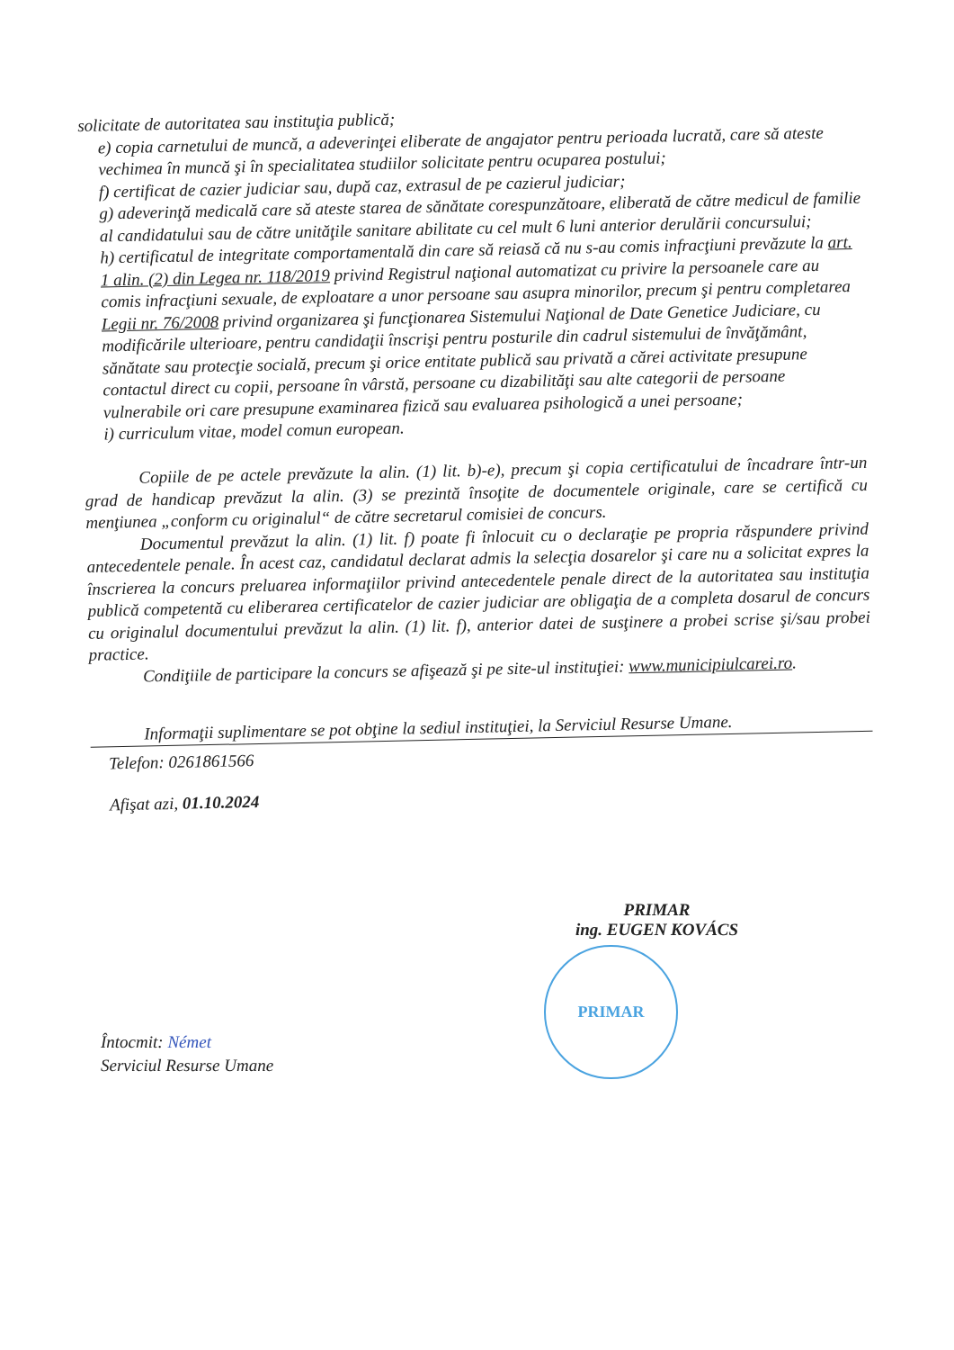solicitate de autoritatea sau instituţia publică;
e) copia carnetului de muncă, a adeverinţei eliberate de angajator pentru perioada lucrată, care să ateste vechimea în muncă şi în specialitatea studiilor solicitate pentru ocuparea postului;
f) certificat de cazier judiciar sau, după caz, extrasul de pe cazierul judiciar;
g) adeverinţă medicală care să ateste starea de sănătate corespunzătoare, eliberată de către medicul de familie al candidatului sau de către unităţile sanitare abilitate cu cel mult 6 luni anterior derulării concursului;
h) certificatul de integritate comportamentală din care să reiasă că nu s-au comis infracţiuni prevăzute la art. 1 alin. (2) din Legea nr. 118/2019 privind Registrul naţional automatizat cu privire la persoanele care au comis infracţiuni sexuale, de exploatare a unor persoane sau asupra minorilor, precum şi pentru completarea Legii nr. 76/2008 privind organizarea şi funcţionarea Sistemului Naţional de Date Genetice Judiciare, cu modificările ulterioare, pentru candidaţii înscrişi pentru posturile din cadrul sistemului de învăţământ, sănătate sau protecţie socială, precum şi orice entitate publică sau privată a cărei activitate presupune contactul direct cu copii, persoane în vârstă, persoane cu dizabilităţi sau alte categorii de persoane vulnerabile ori care presupune examinarea fizică sau evaluarea psihologică a unei persoane;
i) curriculum vitae, model comun european.
Copiile de pe actele prevăzute la alin. (1) lit. b)-e), precum şi copia certificatului de încadrare într-un grad de handicap prevăzut la alin. (3) se prezintă însoţite de documentele originale, care se certifică cu menţiunea „conform cu originalul“ de către secretarul comisiei de concurs.
Documentul prevăzut la alin. (1) lit. f) poate fi înlocuit cu o declaraţie pe propria răspundere privind antecedentele penale. În acest caz, candidatul declarat admis la selecţia dosarelor şi care nu a solicitat expres la înscrierea la concurs preluarea informaţiilor privind antecedentele penale direct de la autoritatea sau instituţia publică competentă cu eliberarea certificatelor de cazier judiciar are obligaţia de a completa dosarul de concurs cu originalul documentului prevăzut la alin. (1) lit. f), anterior datei de susţinere a probei scrise şi/sau probei practice.
Condiţiile de participare la concurs se afişează şi pe site-ul instituţiei: www.municipiulcarei.ro.
Informaţii suplimentare se pot obţine la sediul instituţiei, la Serviciul Resurse Umane.
Telefon: 0261861566
Afişat azi, 01.10.2024
PRIMAR
ing. EUGEN KOVÁCS
PRIMAR
Întocmit: Német
Serviciul Resurse Umane